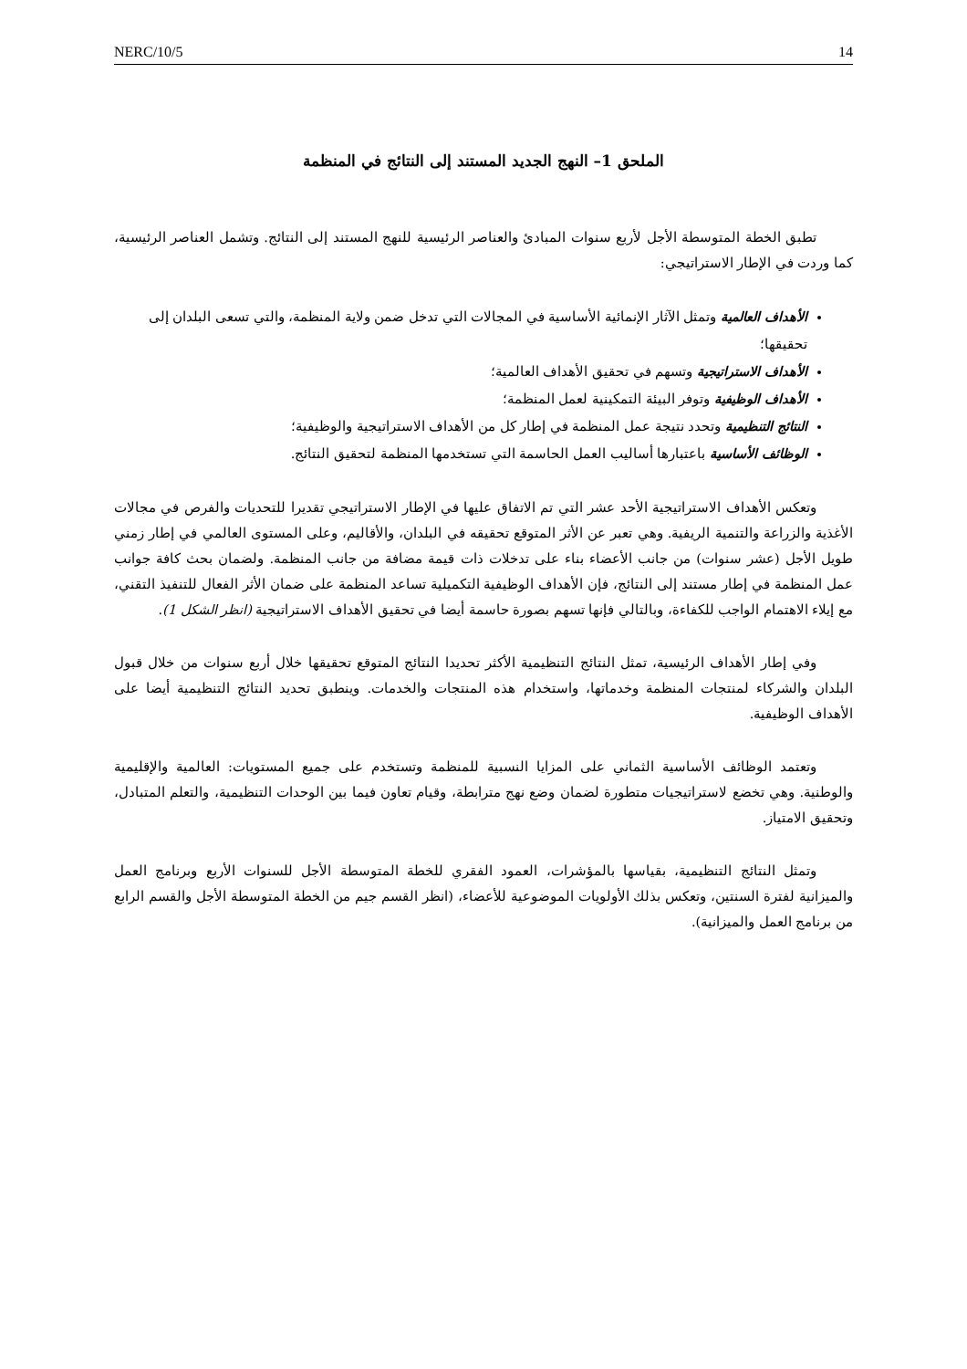NERC/10/5 14
الملحق 1– النهج الجديد المستند إلى النتائج في المنظمة
تطبق الخطة المتوسطة الأجل لأربع سنوات المبادئ والعناصر الرئيسية للنهج المستند إلى النتائج. وتشمل العناصر الرئيسية، كما وردت في الإطار الاستراتيجي:
الأهداف العالمية وتمثل الآثار الإنمائية الأساسية في المجالات التي تدخل ضمن ولاية المنظمة، والتي تسعى البلدان إلى تحقيقها؛
الأهداف الاستراتيجية وتسهم في تحقيق الأهداف العالمية؛
الأهداف الوظيفية وتوفر البيئة التمكينية لعمل المنظمة؛
النتائج التنظيمية وتحدد نتيجة عمل المنظمة في إطار كل من الأهداف الاستراتيجية والوظيفية؛
الوظائف الأساسية باعتبارها أساليب العمل الحاسمة التي تستخدمها المنظمة لتحقيق النتائج.
وتعكس الأهداف الاستراتيجية الأحد عشر التي تم الاتفاق عليها في الإطار الاستراتيجي تقديرا للتحديات والفرص في مجالات الأغذية والزراعة والتنمية الريفية. وهي تعبر عن الأثر المتوقع تحقيقه في البلدان، والأقاليم، وعلى المستوى العالمي في إطار زمني طويل الأجل (عشر سنوات) من جانب الأعضاء بناء على تدخلات ذات قيمة مضافة من جانب المنظمة. ولضمان بحث كافة جوانب عمل المنظمة في إطار مستند إلى النتائج، فإن الأهداف الوظيفية التكميلية تساعد المنظمة على ضمان الأثر الفعال للتنفيذ التقني، مع إيلاء الاهتمام الواجب للكفاءة، وبالتالي فإنها تسهم بصورة حاسمة أيضا في تحقيق الأهداف الاستراتيجية (انظر الشكل 1).
وفي إطار الأهداف الرئيسية، تمثل النتائج التنظيمية الأكثر تحديدا النتائج المتوقع تحقيقها خلال أربع سنوات من خلال قبول البلدان والشركاء لمنتجات المنظمة وخدماتها، واستخدام هذه المنتجات والخدمات. وينطبق تحديد النتائج التنظيمية أيضا على الأهداف الوظيفية.
وتعتمد الوظائف الأساسية الثماني على المزايا النسبية للمنظمة وتستخدم على جميع المستويات: العالمية والإقليمية والوطنية. وهي تخضع لاستراتيجيات متطورة لضمان وضع نهج مترابطة، وقيام تعاون فيما بين الوحدات التنظيمية، والتعلم المتبادل، وتحقيق الامتياز.
وتمثل النتائج التنظيمية، بقياسها بالمؤشرات، العمود الفقري للخطة المتوسطة الأجل للسنوات الأربع وبرنامج العمل والميزانية لفترة السنتين، وتعكس بذلك الأولويات الموضوعية للأعضاء، (انظر القسم جيم من الخطة المتوسطة الأجل والقسم الرابع من برنامج العمل والميزانية).